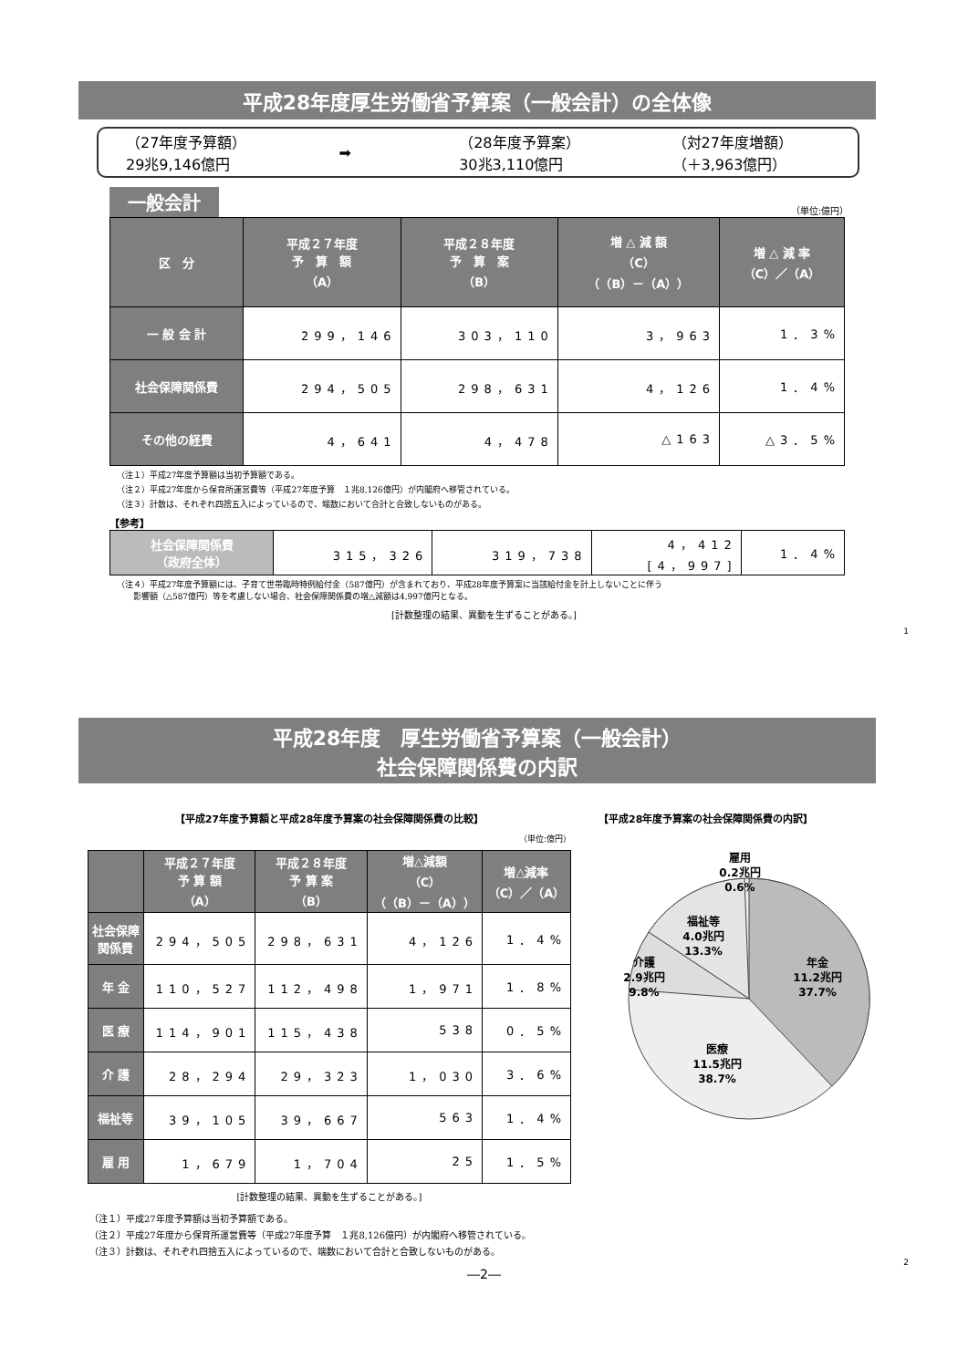平成28年度厚生労働省予算案（一般会計）の全体像
（27年度予算額）
29兆9,146億円
➡
（28年度予算案）
30兆3,110億円
（対27年度増額）
（＋3,963億円）
一般会計 （単位:億円）
| 区 分 | 平成２７年度 予 算 額 （A） | 平成２８年度 予 算 案 （B） | 増 △ 減 額 （C） （（B）－（A）） | 増 △ 減 率 （C）／（A） |
| --- | --- | --- | --- | --- |
| 一 般 会 計 | 299，146 | 303，110 | 3，963 | 1．3% |
| 社会保障関係費 | 294，505 | 298，631 | 4，126 | 1．4% |
| その他の経費 | 4，641 | 4，478 | △163 | △3．5% |
（注１）平成27年度予算額は当初予算額である。
（注２）平成27年度から保育所運営費等（平成27年度予算　１兆8,126億円）が内閣府へ移管されている。
（注３）計数は、それぞれ四捨五入によっているので、端数において合計と合致しないものがある。
【参考】
| 社会保障関係費 （政府全体） | 315，326 | 319，738 | 4，412 [4，997] | 1．4% |
（注４）平成27年度予算額には、子育て世帯臨時特例給付金（587億円）が含まれており、平成28年度予算案に当該給付金を計上しないことに伴う
　　影響額（△587億円）等を考慮しない場合、社会保障関係費の増△減額は4,997億円となる。
[計数整理の結果、異動を生ずることがある。]
1
平成28年度　厚生労働省予算案（一般会計）
社会保障関係費の内訳
【平成27年度予算額と平成28年度予算案の社会保障関係費の比較】
（単位:億円）
| | 平成２７年度 予 算 額 （A） | 平成２８年度 予 算 案 （B） | 増△減額 （C） （（B）－（A）） | 増△減率 （C）／（A） |
| --- | --- | --- | --- | --- |
| 社会保障 関係費 | 294，505 | 298，631 | 4，126 | 1．4% |
| 年 金 | 110，527 | 112，498 | 1，971 | 1．8% |
| 医 療 | 114，901 | 115，438 | 538 | 0．5% |
| 介 護 | 28，294 | 29，323 | 1，030 | 3．6% |
| 福祉等 | 39，105 | 39，667 | 563 | 1．4% |
| 雇 用 | 1，679 | 1，704 | 25 | 1．5% |
[計数整理の結果、異動を生ずることがある。]
【平成28年度予算案の社会保障関係費の内訳】
雇用 0.2兆円 0.6%
福祉等 4.0兆円 13.3%
介護 2.9兆円 9.8%
年金 11.2兆円 37.7%
医療 11.5兆円 38.7%
（注１）平成27年度予算額は当初予算額である。
（注２）平成27年度から保育所運営費等（平成27年度予算　１兆8,126億円）が内閣府へ移管されている。
（注３）計数は、それぞれ四捨五入によっているので、端数において合計と合致しないものがある。
2
―2―